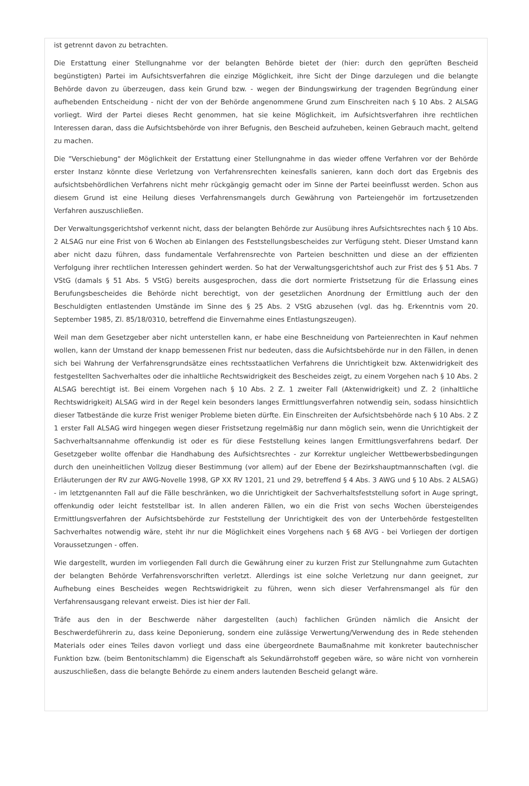ist getrennt davon zu betrachten.
Die Erstattung einer Stellungnahme vor der belangten Behörde bietet der (hier: durch den geprüften Bescheid begünstigten) Partei im Aufsichtsverfahren die einzige Möglichkeit, ihre Sicht der Dinge darzulegen und die belangte Behörde davon zu überzeugen, dass kein Grund bzw. - wegen der Bindungswirkung der tragenden Begründung einer aufhebenden Entscheidung - nicht der von der Behörde angenommene Grund zum Einschreiten nach § 10 Abs. 2 ALSAG vorliegt. Wird der Partei dieses Recht genommen, hat sie keine Möglichkeit, im Aufsichtsverfahren ihre rechtlichen Interessen daran, dass die Aufsichtsbehörde von ihrer Befugnis, den Bescheid aufzuheben, keinen Gebrauch macht, geltend zu machen.
Die "Verschiebung" der Möglichkeit der Erstattung einer Stellungnahme in das wieder offene Verfahren vor der Behörde erster Instanz könnte diese Verletzung von Verfahrensrechten keinesfalls sanieren, kann doch dort das Ergebnis des aufsichtsbehördlichen Verfahrens nicht mehr rückgängig gemacht oder im Sinne der Partei beeinflusst werden. Schon aus diesem Grund ist eine Heilung dieses Verfahrensmangels durch Gewährung von Parteiengehör im fortzusetzenden Verfahren auszuschließen.
Der Verwaltungsgerichtshof verkennt nicht, dass der belangten Behörde zur Ausübung ihres Aufsichtsrechtes nach § 10 Abs. 2 ALSAG nur eine Frist von 6 Wochen ab Einlangen des Feststellungsbescheides zur Verfügung steht. Dieser Umstand kann aber nicht dazu führen, dass fundamentale Verfahrensrechte von Parteien beschnitten und diese an der effizienten Verfolgung ihrer rechtlichen Interessen gehindert werden. So hat der Verwaltungsgerichtshof auch zur Frist des § 51 Abs. 7 VStG (damals § 51 Abs. 5 VStG) bereits ausgesprochen, dass die dort normierte Fristsetzung für die Erlassung eines Berufungsbescheides die Behörde nicht berechtigt, von der gesetzlichen Anordnung der Ermittlung auch der den Beschuldigten entlastenden Umstände im Sinne des § 25 Abs. 2 VStG abzusehen (vgl. das hg. Erkenntnis vom 20. September 1985, Zl. 85/18/0310, betreffend die Einvernahme eines Entlastungszeugen).
Weil man dem Gesetzgeber aber nicht unterstellen kann, er habe eine Beschneidung von Parteienrechten in Kauf nehmen wollen, kann der Umstand der knapp bemessenen Frist nur bedeuten, dass die Aufsichtsbehörde nur in den Fällen, in denen sich bei Wahrung der Verfahrensgrundsätze eines rechtsstaatlichen Verfahrens die Unrichtigkeit bzw. Aktenwidrigkeit des festgestellten Sachverhaltes oder die inhaltliche Rechtswidrigkeit des Bescheides zeigt, zu einem Vorgehen nach § 10 Abs. 2 ALSAG berechtigt ist. Bei einem Vorgehen nach § 10 Abs. 2 Z. 1 zweiter Fall (Aktenwidrigkeit) und Z. 2 (inhaltliche Rechtswidrigkeit) ALSAG wird in der Regel kein besonders langes Ermittlungsverfahren notwendig sein, sodass hinsichtlich dieser Tatbestände die kurze Frist weniger Probleme bieten dürfte. Ein Einschreiten der Aufsichtsbehörde nach § 10 Abs. 2 Z 1 erster Fall ALSAG wird hingegen wegen dieser Fristsetzung regelmäßig nur dann möglich sein, wenn die Unrichtigkeit der Sachverhaltsannahme offenkundig ist oder es für diese Feststellung keines langen Ermittlungsverfahrens bedarf. Der Gesetzgeber wollte offenbar die Handhabung des Aufsichtsrechtes - zur Korrektur ungleicher Wettbewerbsbedingungen durch den uneinheitlichen Vollzug dieser Bestimmung (vor allem) auf der Ebene der Bezirkshauptmannschaften (vgl. die Erläuterungen der RV zur AWG-Novelle 1998, GP XX RV 1201, 21 und 29, betreffend § 4 Abs. 3 AWG und § 10 Abs. 2 ALSAG) - im letztgenannten Fall auf die Fälle beschränken, wo die Unrichtigkeit der Sachverhaltsfeststellung sofort in Auge springt, offenkundig oder leicht feststellbar ist. In allen anderen Fällen, wo ein die Frist von sechs Wochen übersteigendes Ermittlungsverfahren der Aufsichtsbehörde zur Feststellung der Unrichtigkeit des von der Unterbehörde festgestellten Sachverhaltes notwendig wäre, steht ihr nur die Möglichkeit eines Vorgehens nach § 68 AVG - bei Vorliegen der dortigen Voraussetzungen - offen.
Wie dargestellt, wurden im vorliegenden Fall durch die Gewährung einer zu kurzen Frist zur Stellungnahme zum Gutachten der belangten Behörde Verfahrensvorschriften verletzt. Allerdings ist eine solche Verletzung nur dann geeignet, zur Aufhebung eines Bescheides wegen Rechtswidrigkeit zu führen, wenn sich dieser Verfahrensmangel als für den Verfahrensausgang relevant erweist. Dies ist hier der Fall.
Träfe aus den in der Beschwerde näher dargestellten (auch) fachlichen Gründen nämlich die Ansicht der Beschwerdeführerin zu, dass keine Deponierung, sondern eine zulässige Verwertung/Verwendung des in Rede stehenden Materials oder eines Teiles davon vorliegt und dass eine übergeordnete Baumaßnahme mit konkreter bautechnischer Funktion bzw. (beim Bentonitschlamm) die Eigenschaft als Sekundärrohstoff gegeben wäre, so wäre nicht von vornherein auszuschließen, dass die belangte Behörde zu einem anders lautenden Bescheid gelangt wäre.